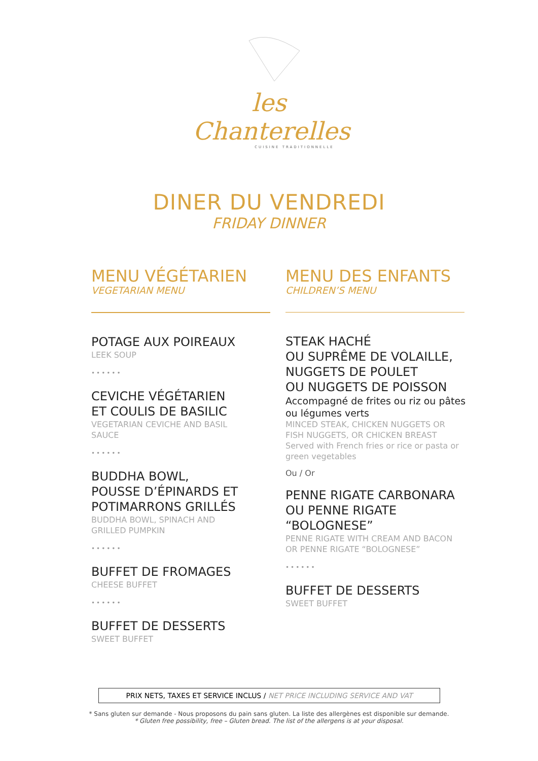les Chanterelles
CUISINE TRADITIONNELLE
DINER DU VENDREDI
FRIDAY DINNER
MENU VÉGÉTARIEN
VEGETARIAN MENU
POTAGE AUX POIREAUX
LEEK SOUP
••••••
CEVICHE VÉGÉTARIEN
ET COULIS DE BASILIC
VEGETARIAN CEVICHE AND BASIL
SAUCE
••••••
BUDDHA BOWL,
POUSSE D’ÉPINARDS ET
POTIMARRONS GRILLÉS
BUDDHA BOWL, SPINACH AND
GRILLED PUMPKIN
••••••
BUFFET DE FROMAGES
CHEESE BUFFET
••••••
BUFFET DE DESSERTS
SWEET BUFFET
MENU DES ENFANTS
CHILDREN’S MENU
STEAK HACHÉ
OU SUPRÊME DE VOLAILLE,
NUGGETS DE POULET
OU NUGGETS DE POISSON
Accompagné de frites ou riz ou pâtes
ou légumes verts
MINCED STEAK, CHICKEN NUGGETS OR
FISH NUGGETS, OR CHICKEN BREAST
Served with French fries or rice or pasta or
green vegetables
Ou / Or
PENNE RIGATE CARBONARA
OU PENNE RIGATE
“BOLOGNESE”
PENNE RIGATE WITH CREAM AND BACON
OR PENNE RIGATE “BOLOGNESE”
••••••
BUFFET DE DESSERTS
SWEET BUFFET
PRIX NETS, TAXES ET SERVICE INCLUS / NET PRICE INCLUDING SERVICE AND VAT
* Sans gluten sur demande - Nous proposons du pain sans gluten. La liste des allergènes est disponible sur demande.
* Gluten free possibility, free – Gluten bread. The list of the allergens is at your disposal.